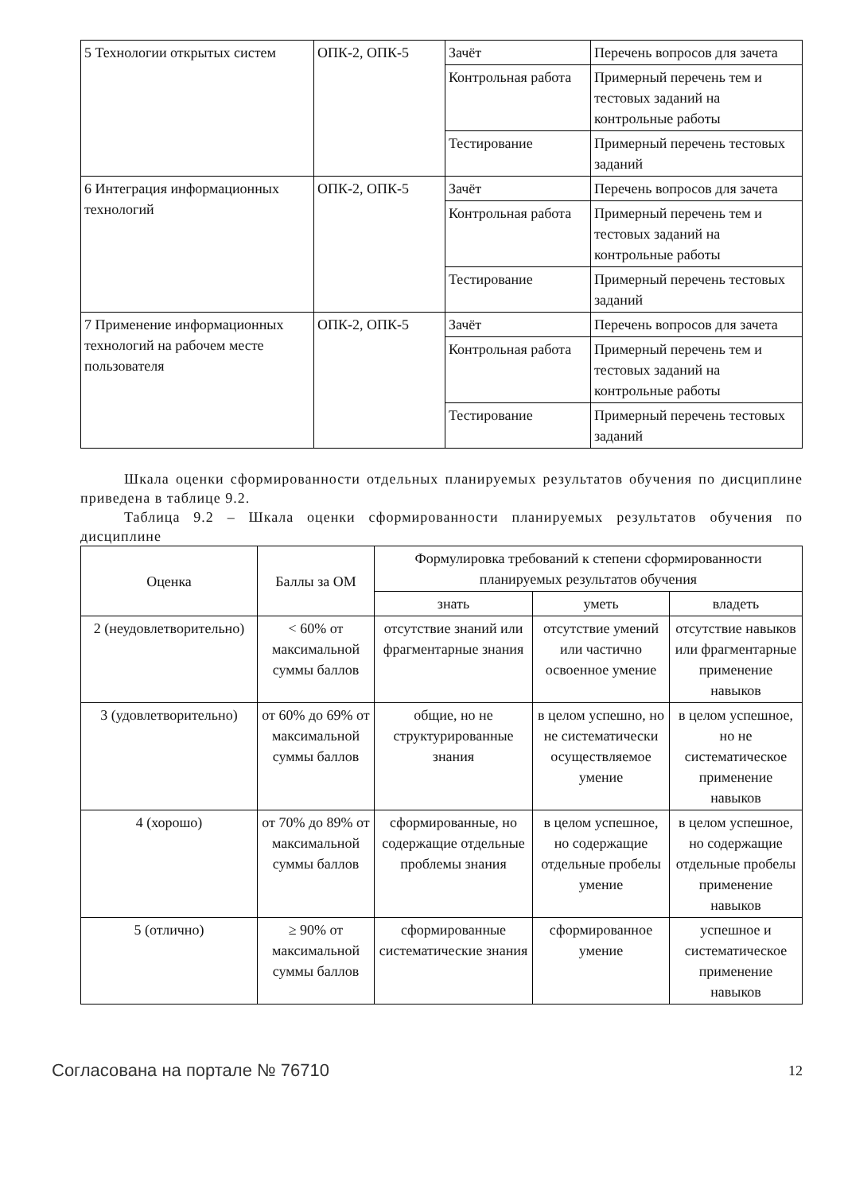| 5 Технологии открытых систем | ОПК-2, ОПК-5 | Зачёт | Перечень вопросов для зачета |
| | | Контрольная работа | Примерный перечень тем и тестовых заданий на контрольные работы |
| | | Тестирование | Примерный перечень тестовых заданий |
| 6 Интеграция информационных технологий | ОПК-2, ОПК-5 | Зачёт | Перечень вопросов для зачета |
| | | Контрольная работа | Примерный перечень тем и тестовых заданий на контрольные работы |
| | | Тестирование | Примерный перечень тестовых заданий |
| 7 Применение информационных технологий на рабочем месте пользователя | ОПК-2, ОПК-5 | Зачёт | Перечень вопросов для зачета |
| | | Контрольная работа | Примерный перечень тем и тестовых заданий на контрольные работы |
| | | Тестирование | Примерный перечень тестовых заданий |
Шкала оценки сформированности отдельных планируемых результатов обучения по дисциплине приведена в таблице 9.2.
Таблица 9.2 – Шкала оценки сформированности планируемых результатов обучения по дисциплине
| Оценка | Баллы за ОМ | Формулировка требований к степени сформированности планируемых результатов обучения | | |
| --- | --- | --- | --- | --- |
| | | знать | уметь | владеть |
| 2 (неудовлетворительно) | < 60% от максимальной суммы баллов | отсутствие знаний или фрагментарные знания | отсутствие умений или частично освоенное умение | отсутствие навыков или фрагментарные применение навыков |
| 3 (удовлетворительно) | от 60% до 69% от максимальной суммы баллов | общие, но не структурированные знания | в целом успешно, но не систематически осуществляемое умение | в целом успешное, но не систематическое применение навыков |
| 4 (хорошо) | от 70% до 89% от максимальной суммы баллов | сформированные, но содержащие отдельные проблемы знания | в целом успешное, но содержащие отдельные пробелы умение | в целом успешное, но содержащие отдельные пробелы применение навыков |
| 5 (отлично) | ≥ 90% от максимальной суммы баллов | сформированные систематические знания | сформированное умение | успешное и систематическое применение навыков |
Согласована на портале № 76710 12